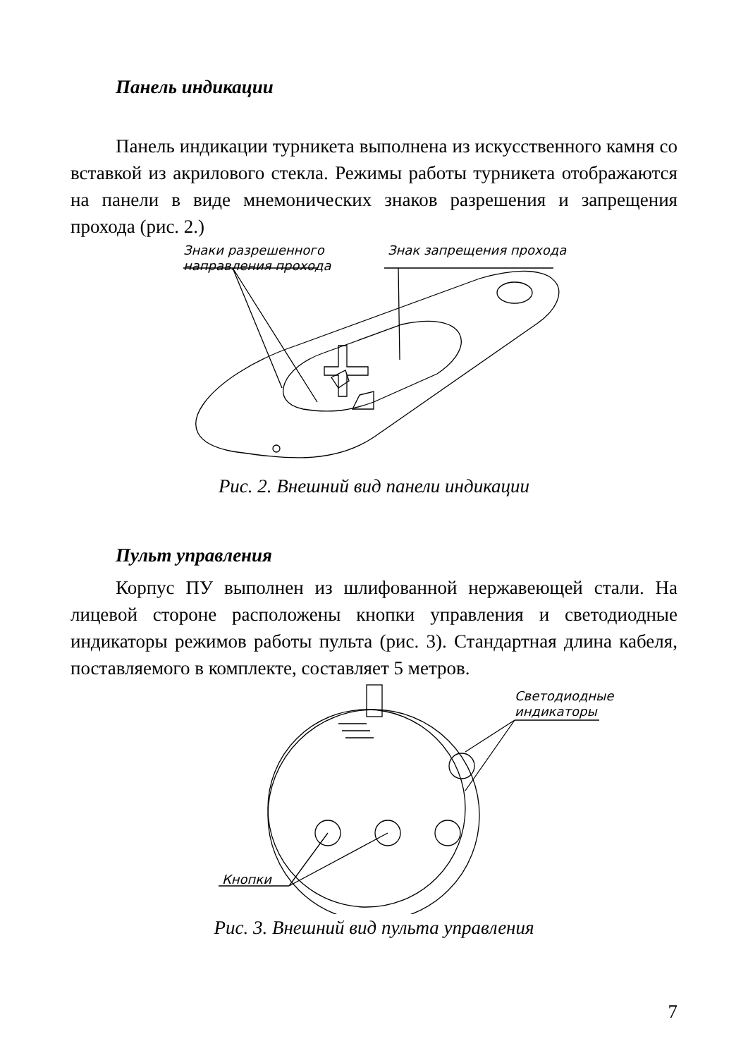Панель индикации
Панель индикации турникета выполнена из искусственного камня со вставкой из акрилового стекла. Режимы работы турникета отображаются на панели в виде мнемонических знаков разрешения и запрещения прохода (рис. 2.)
Знаки разрешенного
направления прохода
Знак запрещения прохода
Рис. 2. Внешний вид панели индикации
Пульт управления
Корпус ПУ выполнен из шлифованной нержавеющей стали. На лицевой стороне расположены кнопки управления и светодиодные индикаторы режимов работы пульта (рис. 3). Стандартная длина кабеля, поставляемого в комплекте, составляет 5 метров.
Светодиодные
индикаторы
Кнопки
Рис. 3. Внешний вид пульта управления
7